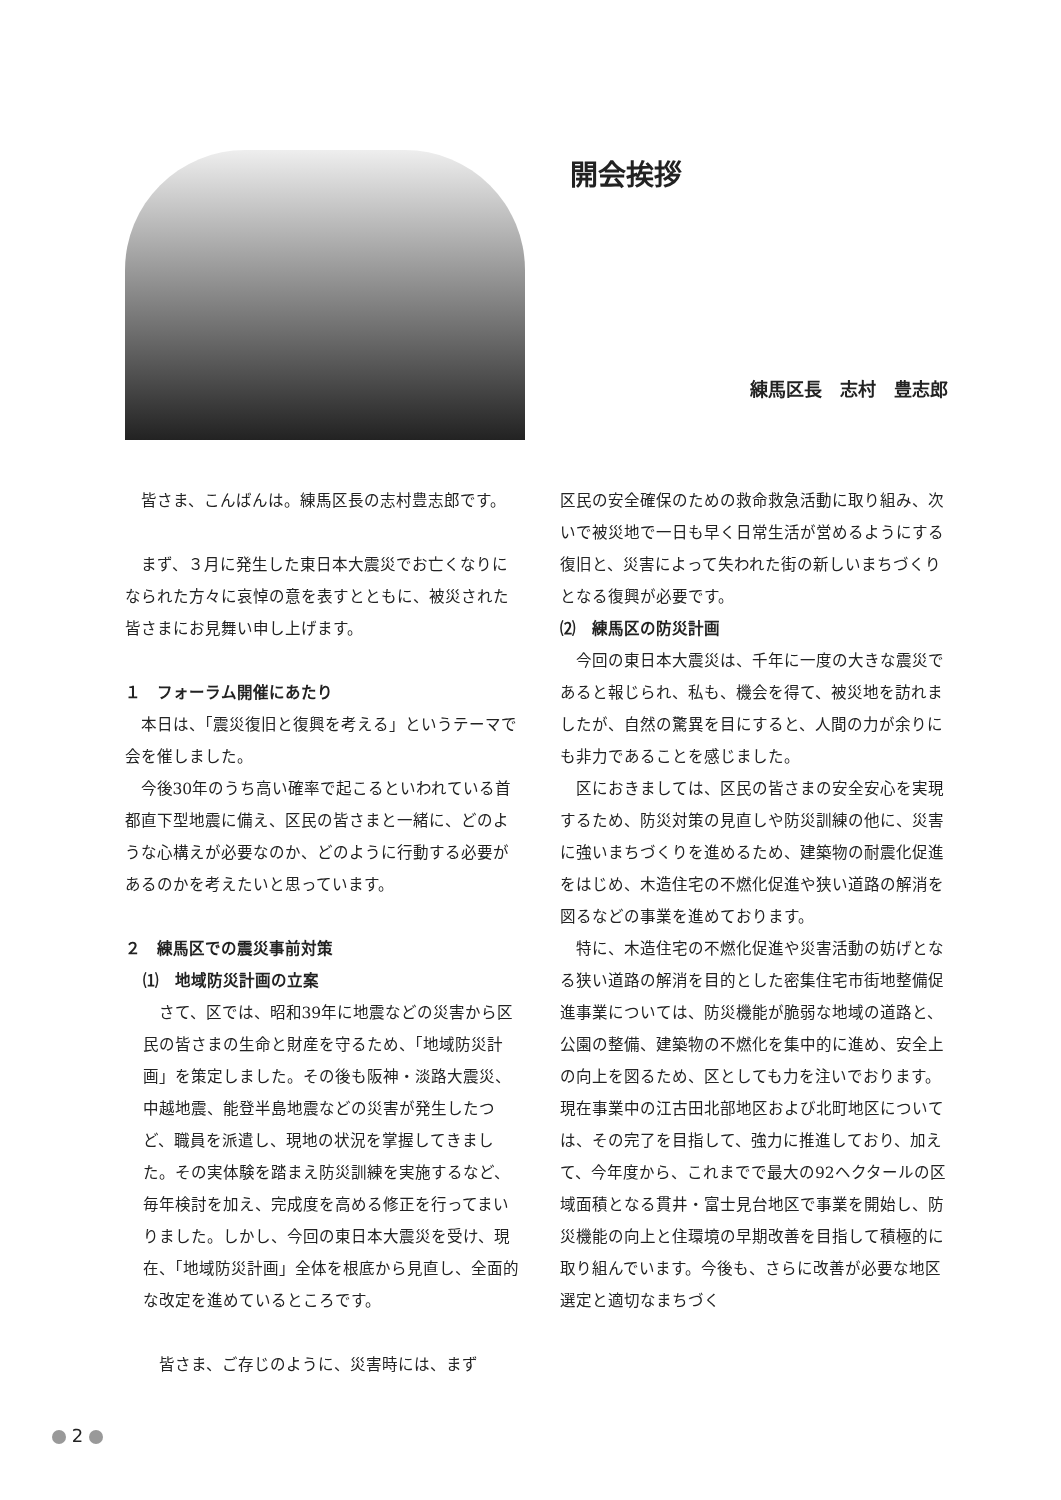開会挨拶
練馬区長　志村　豊志郎
皆さま、こんばんは。練馬区長の志村豊志郎です。
まず、３月に発生した東日本大震災でお亡くなりになられた方々に哀悼の意を表すとともに、被災された皆さまにお見舞い申し上げます。
１　フォーラム開催にあたり
本日は、「震災復旧と復興を考える」というテーマで会を催しました。
今後30年のうち高い確率で起こるといわれている首都直下型地震に備え、区民の皆さまと一緒に、どのような心構えが必要なのか、どのように行動する必要があるのかを考えたいと思っています。
２　練馬区での震災事前対策
⑴　地域防災計画の立案
さて、区では、昭和39年に地震などの災害から区民の皆さまの生命と財産を守るため、「地域防災計画」を策定しました。その後も阪神・淡路大震災、中越地震、能登半島地震などの災害が発生したつど、職員を派遣し、現地の状況を掌握してきました。その実体験を踏まえ防災訓練を実施するなど、毎年検討を加え、完成度を高める修正を行ってまいりました。しかし、今回の東日本大震災を受け、現在、「地域防災計画」全体を根底から見直し、全面的な改定を進めているところです。
皆さま、ご存じのように、災害時には、まず
区民の安全確保のための救命救急活動に取り組み、次いで被災地で一日も早く日常生活が営めるようにする復旧と、災害によって失われた街の新しいまちづくりとなる復興が必要です。
⑵　練馬区の防災計画
今回の東日本大震災は、千年に一度の大きな震災であると報じられ、私も、機会を得て、被災地を訪れましたが、自然の驚異を目にすると、人間の力が余りにも非力であることを感じました。
区におきましては、区民の皆さまの安全安心を実現するため、防災対策の見直しや防災訓練の他に、災害に強いまちづくりを進めるため、建築物の耐震化促進をはじめ、木造住宅の不燃化促進や狭い道路の解消を図るなどの事業を進めております。
特に、木造住宅の不燃化促進や災害活動の妨げとなる狭い道路の解消を目的とした密集住宅市街地整備促進事業については、防災機能が脆弱な地域の道路と、公園の整備、建築物の不燃化を集中的に進め、安全上の向上を図るため、区としても力を注いでおります。現在事業中の江古田北部地区および北町地区については、その完了を目指して、強力に推進しており、加えて、今年度から、これまでで最大の92ヘクタールの区域面積となる貫井・富士見台地区で事業を開始し、防災機能の向上と住環境の早期改善を目指して積極的に取り組んでいます。今後も、さらに改善が必要な地区選定と適切なまちづく
2